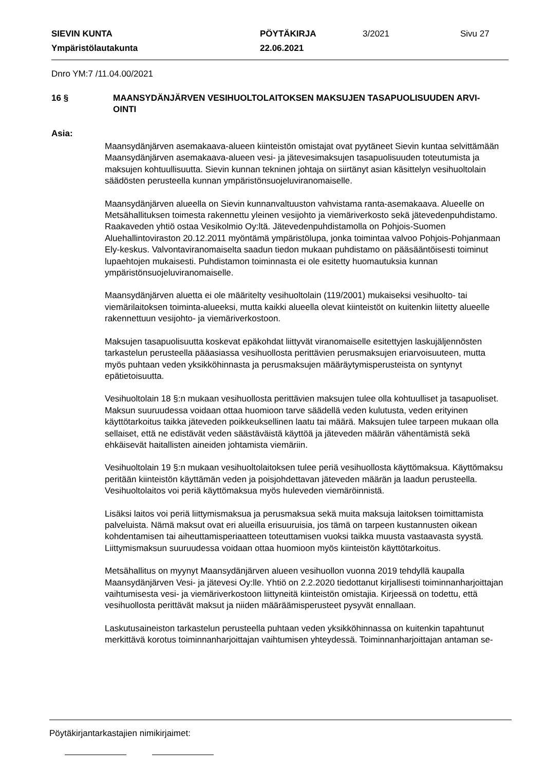| SIEVIN KUNTA | PÖYTÄKIRJA | 3/2021 | Sivu 27 |
| Ympäristölautakunta | 22.06.2021 | | |
Dnro YM:7 /11.04.00/2021
16 § MAANSYDÄNJÄRVEN VESIHUOLTOLAITOKSEN MAKSUJEN TASAPUOLISUUDEN ARVI-
OINTI
Asia:
Maansydänjärven asemakaava-alueen kiinteistön omistajat ovat pyytäneet Sievin kuntaa selvittämään Maansydänjärven asemakaava-alueen vesi- ja jätevesimaksujen tasapuolisuuden toteutumista ja maksujen kohtuullisuutta. Sievin kunnan tekninen johtaja on siirtänyt asian käsittelyn vesihuoltolain säädösten perusteella kunnan ympäristönsuojeluviranomaiselle.
Maansydänjärven alueella on Sievin kunnanvaltuuston vahvistama ranta-asemakaava. Alueelle on Metsähallituksen toimesta rakennettu yleinen vesijohto ja viemäriverkosto sekä jätevedenpuhdistamo. Raakaveden yhtiö ostaa Vesikolmio Oy:ltä. Jätevedenpuhdistamolla on Pohjois-Suomen Aluehallintoviraston 20.12.2011 myöntämä ympäristölupa, jonka toimintaa valvoo Pohjois-Pohjanmaan Ely-keskus. Valvontaviranomaiselta saadun tiedon mukaan puhdistamo on pääsääntöisesti toiminut lupaehtojen mukaisesti. Puhdistamon toiminnasta ei ole esitetty huomautuksia kunnan ympäristönsuojeluviranomaiselle.
Maansydänjärven aluetta ei ole määritelty vesihuoltolain (119/2001) mukaiseksi vesihuolto- tai viemärilaitoksen toiminta-alueeksi, mutta kaikki alueella olevat kiinteistöt on kuitenkin liitetty alueelle rakennettuun vesijohto- ja viemäriverkostoon.
Maksujen tasapuolisuutta koskevat epäkohdat liittyvät viranomaiselle esitettyjen laskujäljennösten tarkastelun perusteella pääasiassa vesihuollosta perittävien perusmaksujen eriarvoisuuteen, mutta myös puhtaan veden yksikköhinnasta ja perusmaksujen määräytymisperusteista on syntynyt epätietoisuutta.
Vesihuoltolain 18 §:n mukaan vesihuollosta perittävien maksujen tulee olla kohtuulliset ja tasapuoliset. Maksun suuruudessa voidaan ottaa huomioon tarve säädellä veden kulutusta, veden erityinen käyttötarkoitus taikka jäteveden poikkeuksellinen laatu tai määrä. Maksujen tulee tarpeen mukaan olla sellaiset, että ne edistävät veden säästäväistä käyttöä ja jäteveden määrän vähentämistä sekä ehkäisevät haitallisten aineiden johtamista viemäriin.
Vesihuoltolain 19 §:n mukaan vesihuoltolaitoksen tulee periä vesihuollosta käyttömaksua. Käyttömaksu peritään kiinteistön käyttämän veden ja poisjohdettavan jäteveden määrän ja laadun perusteella. Vesihuoltolaitos voi periä käyttömaksua myös huleveden viemäröinnistä.
Lisäksi laitos voi periä liittymismaksua ja perusmaksua sekä muita maksuja laitoksen toimittamista palveluista. Nämä maksut ovat eri alueilla erisuuruisia, jos tämä on tarpeen kustannusten oikean kohdentamisen tai aiheuttamisperiaatteen toteuttamisen vuoksi taikka muusta vastaavasta syystä. Liittymismaksun suuruudessa voidaan ottaa huomioon myös kiinteistön käyttötarkoitus.
Metsähallitus on myynyt Maansydänjärven alueen vesihuollon vuonna 2019 tehdyllä kaupalla Maansydänjärven Vesi- ja jätevesi Oy:lle. Yhtiö on 2.2.2020 tiedottanut kirjallisesti toiminnanharjoittajan vaihtumisesta vesi- ja viemäriverkostoon liittyneitä kiinteistön omistajia. Kirjeessä on todettu, että vesihuollosta perittävät maksut ja niiden määräämisperusteet pysyvät ennallaan.
Laskutusaineiston tarkastelun perusteella puhtaan veden yksikköhinnassa on kuitenkin tapahtunut merkittävä korotus toiminnanharjoittajan vaihtumisen yhteydessä. Toiminnanharjoittajan antaman se-
Pöytäkirjantarkastajien nimikirjaimet: